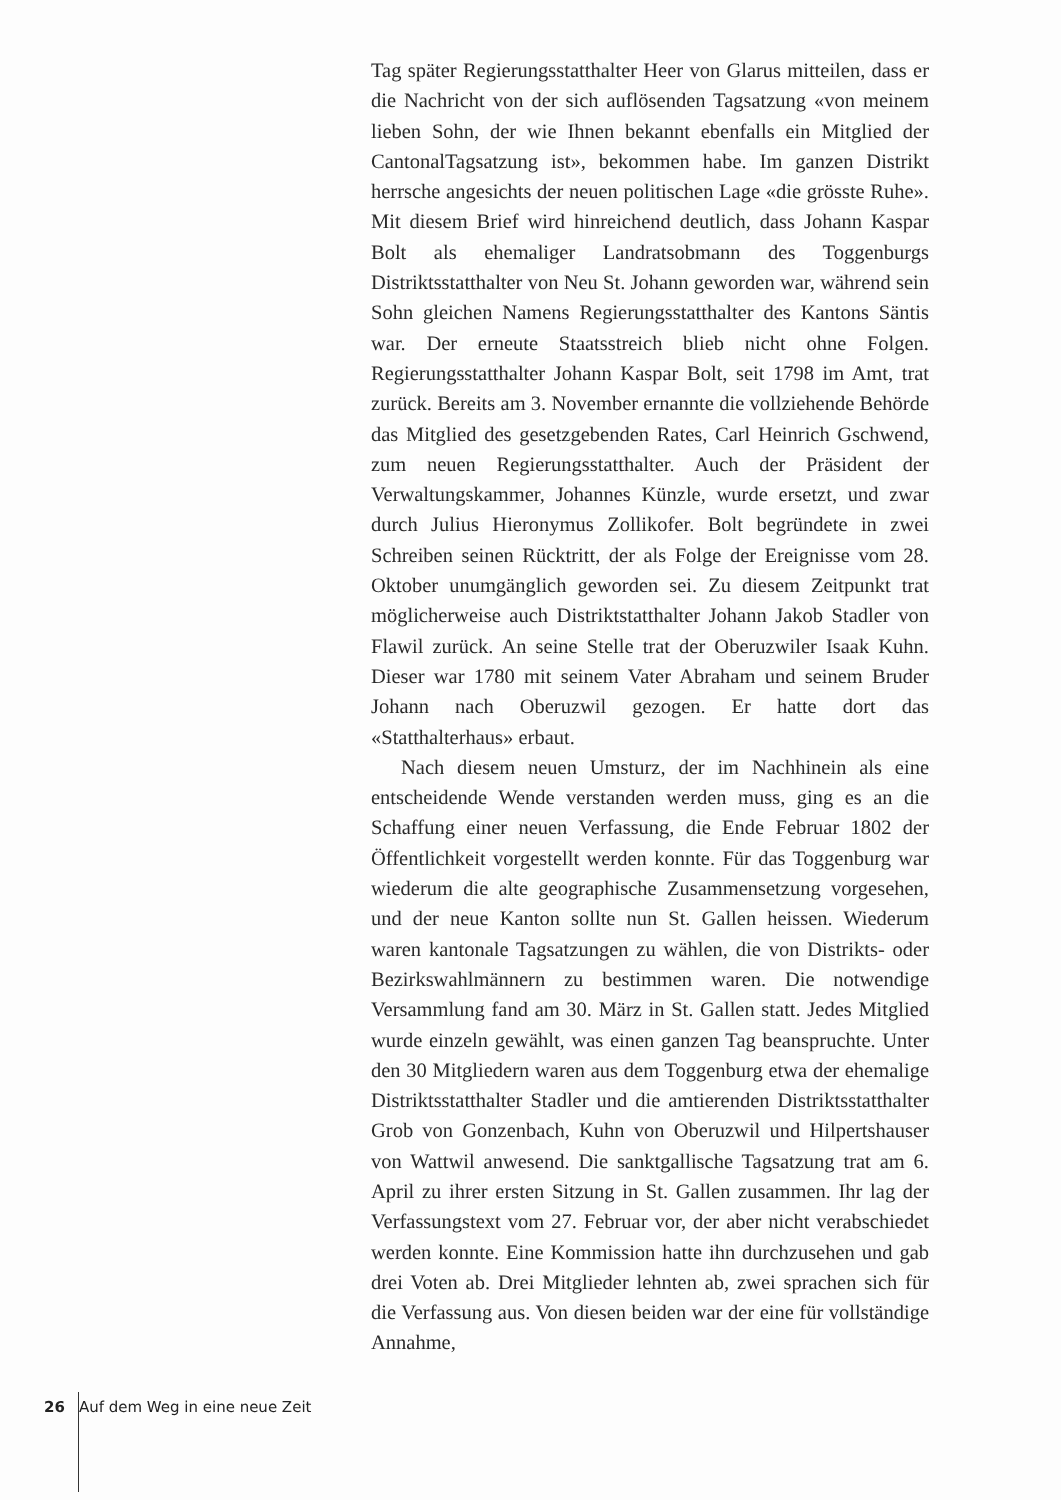Tag später Regierungsstatthalter Heer von Glarus mitteilen, dass er die Nachricht von der sich auflösenden Tagsatzung «von meinem lieben Sohn, der wie Ihnen bekannt ebenfalls ein Mitglied der CantonalTagsatzung ist», bekommen habe. Im ganzen Distrikt herrsche angesichts der neuen politischen Lage «die grösste Ruhe». Mit diesem Brief wird hinreichend deutlich, dass Johann Kaspar Bolt als ehemaliger Landratsobmann des Toggenburgs Distriktsstatthalter von Neu St. Johann geworden war, während sein Sohn gleichen Namens Regierungsstatthalter des Kantons Säntis war. Der erneute Staatsstreich blieb nicht ohne Folgen. Regierungsstatthalter Johann Kaspar Bolt, seit 1798 im Amt, trat zurück. Bereits am 3. November ernannte die vollziehende Behörde das Mitglied des gesetzgebenden Rates, Carl Heinrich Gschwend, zum neuen Regierungsstatthalter. Auch der Präsident der Verwaltungskammer, Johannes Künzle, wurde ersetzt, und zwar durch Julius Hieronymus Zollikofer. Bolt begründete in zwei Schreiben seinen Rücktritt, der als Folge der Ereignisse vom 28. Oktober unumgänglich geworden sei. Zu diesem Zeitpunkt trat möglicherweise auch Distriktstatthalter Johann Jakob Stadler von Flawil zurück. An seine Stelle trat der Oberuzwiler Isaak Kuhn. Dieser war 1780 mit seinem Vater Abraham und seinem Bruder Johann nach Oberuzwil gezogen. Er hatte dort das «Statthalterhaus» erbaut.
Nach diesem neuen Umsturz, der im Nachhinein als eine entscheidende Wende verstanden werden muss, ging es an die Schaffung einer neuen Verfassung, die Ende Februar 1802 der Öffentlichkeit vorgestellt werden konnte. Für das Toggenburg war wiederum die alte geographische Zusammensetzung vorgesehen, und der neue Kanton sollte nun St. Gallen heissen. Wiederum waren kantonale Tagsatzungen zu wählen, die von Distrikts- oder Bezirkswahlmännern zu bestimmen waren. Die notwendige Versammlung fand am 30. März in St. Gallen statt. Jedes Mitglied wurde einzeln gewählt, was einen ganzen Tag beanspruchte. Unter den 30 Mitgliedern waren aus dem Toggenburg etwa der ehemalige Distriktsstatthalter Stadler und die amtierenden Distriktsstatthalter Grob von Gonzenbach, Kuhn von Oberuzwil und Hilpertshauser von Wattwil anwesend. Die sanktgallische Tagsatzung trat am 6. April zu ihrer ersten Sitzung in St. Gallen zusammen. Ihr lag der Verfassungstext vom 27. Februar vor, der aber nicht verabschiedet werden konnte. Eine Kommission hatte ihn durchzusehen und gab drei Voten ab. Drei Mitglieder lehnten ab, zwei sprachen sich für die Verfassung aus. Von diesen beiden war der eine für vollständige Annahme,
26 Auf dem Weg in eine neue Zeit